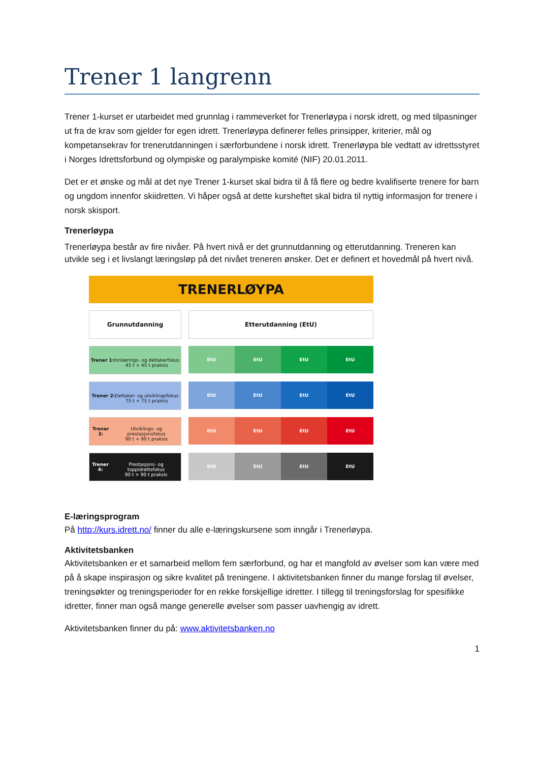Trener 1 langrenn
Trener 1-kurset er utarbeidet med grunnlag i rammeverket for Trenerløypa i norsk idrett, og med tilpasninger ut fra de krav som gjelder for egen idrett. Trenerløypa definerer felles prinsipper, kriterier, mål og kompetansekrav for trenerutdanningen i særforbundene i norsk idrett. Trenerløypa ble vedtatt av idrettsstyret i Norges Idrettsforbund og olympiske og paralympiske komité (NIF) 20.01.2011.
Det er et ønske og mål at det nye Trener 1-kurset skal bidra til å få flere og bedre kvalifiserte trenere for barn og ungdom innenfor skiidretten. Vi håper også at dette kursheftet skal bidra til nyttig informasjon for trenere i norsk skisport.
Trenerløypa
Trenerløypa består av fire nivåer. På hvert nivå er det grunnutdanning og etterutdanning. Treneren kan utvikle seg i et livslangt læringsløp på det nivået treneren ønsker. Det er definert et hovedmål på hvert nivå.
TRENERLØYPA
Grunnutdanning Etterutdanning (EtU)
Trener 1:
Innlærings- og deltakerfokus
45 t + 45 t praksis
EtU EtU EtU EtU
Trener 2:
Deltaker- og utviklingsfokus
75 t + 75 t praksis
EtU EtU EtU EtU
Trener 3:
Utviklings- og prestasjonsfokus
90 t + 90 t praksis
EtU EtU EtU EtU
Trener 4:
Prestasjons- og toppidrettsfokus
90 t + 90 t praksis
EtU EtU EtU EtU
E-læringsprogram
På http://kurs.idrett.no/ finner du alle e-læringskursene som inngår i Trenerløypa.
Aktivitetsbanken
Aktivitetsbanken er et samarbeid mellom fem særforbund, og har et mangfold av øvelser som kan være med på å skape inspirasjon og sikre kvalitet på treningene. I aktivitetsbanken finner du mange forslag til øvelser, treningsøkter og treningsperioder for en rekke forskjellige idretter. I tillegg til treningsforslag for spesifikke idretter, finner man også mange generelle øvelser som passer uavhengig av idrett.
Aktivitetsbanken finner du på: www.aktivitetsbanken.no
1